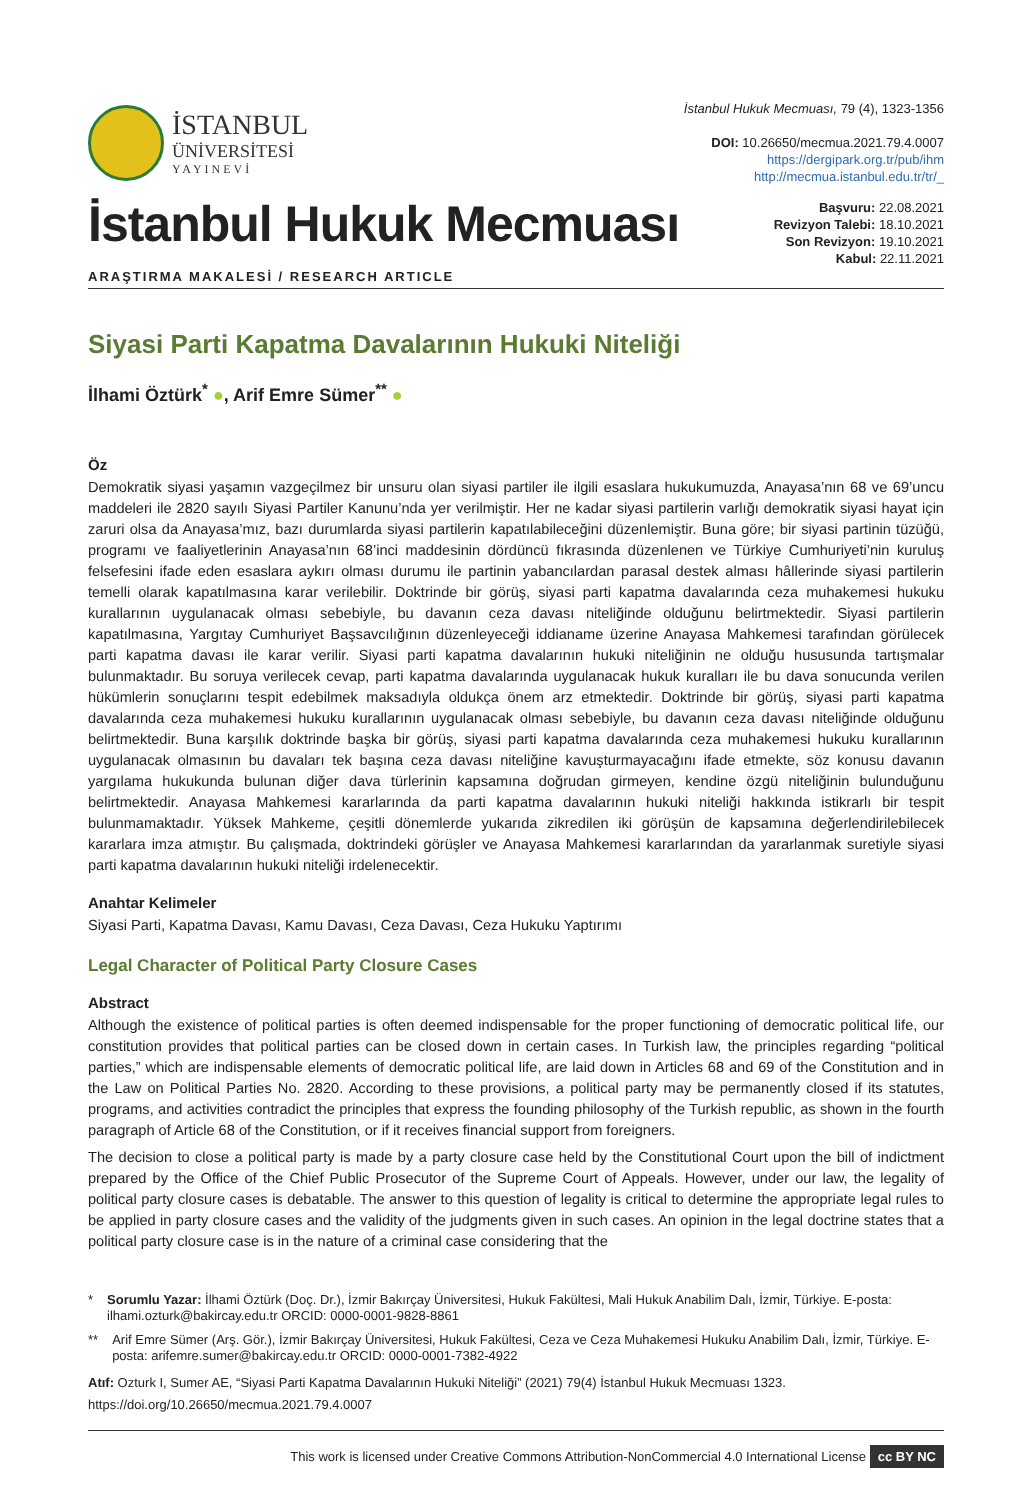İSTANBUL
ÜNİVERSİTESİ
YAYINEVİ
İstanbul Hukuk Mecmuası, 79 (4), 1323-1356
DOI: 10.26650/mecmua.2021.79.4.0007
https://dergipark.org.tr/pub/ihm
http://mecmua.istanbul.edu.tr/tr/_
İstanbul Hukuk Mecmuası
ARAŞTIRMA MAKALESİ / RESEARCH ARTICLE
Başvuru: 22.08.2021
Revizyon Talebi: 18.10.2021
Son Revizyon: 19.10.2021
Kabul: 22.11.2021
Siyasi Parti Kapatma Davalarının Hukuki Niteliği
İlhami Öztürk<sup>*</sup> ●, Arif Emre Sümer<sup>**</sup> ●
Öz
Demokratik siyasi yaşamın vazgeçilmez bir unsuru olan siyasi partiler ile ilgili esaslara hukukumuzda, Anayasa’nın 68 ve 69’uncu maddeleri ile 2820 sayılı Siyasi Partiler Kanunu’nda yer verilmiştir. Her ne kadar siyasi partilerin varlığı demokratik siyasi hayat için zaruri olsa da Anayasa’mız, bazı durumlarda siyasi partilerin kapatılabileceğini düzenlemiştir. Buna göre; bir siyasi partinin tüzüğü, programı ve faaliyetlerinin Anayasa’nın 68’inci maddesinin dördüncü fıkrasında düzenlenen ve Türkiye Cumhuriyeti’nin kuruluş felsefesini ifade eden esaslara aykırı olması durumu ile partinin yabancılardan parasal destek alması hâllerinde siyasi partilerin temelli olarak kapatılmasına karar verilebilir. Doktrinde bir görüş, siyasi parti kapatma davalarında ceza muhakemesi hukuku kurallarının uygulanacak olması sebebiyle, bu davanın ceza davası niteliğinde olduğunu belirtmektedir. Siyasi partilerin kapatılmasına, Yargıtay Cumhuriyet Başsavcılığının düzenleyeceği iddianame üzerine Anayasa Mahkemesi tarafından görülecek parti kapatma davası ile karar verilir. Siyasi parti kapatma davalarının hukuki niteliğinin ne olduğu hususunda tartışmalar bulunmaktadır. Bu soruya verilecek cevap, parti kapatma davalarında uygulanacak hukuk kuralları ile bu dava sonucunda verilen hükümlerin sonuçlarını tespit edebilmek maksadıyla oldukça önem arz etmektedir. Doktrinde bir görüş, siyasi parti kapatma davalarında ceza muhakemesi hukuku kurallarının uygulanacak olması sebebiyle, bu davanın ceza davası niteliğinde olduğunu belirtmektedir. Buna karşılık doktrinde başka bir görüş, siyasi parti kapatma davalarında ceza muhakemesi hukuku kurallarının uygulanacak olmasının bu davaları tek başına ceza davası niteliğine kavuşturmayacağını ifade etmekte, söz konusu davanın yargılama hukukunda bulunan diğer dava türlerinin kapsamına doğrudan girmeyen, kendine özgü niteliğinin bulunduğunu belirtmektedir. Anayasa Mahkemesi kararlarında da parti kapatma davalarının hukuki niteliği hakkında istikrarlı bir tespit bulunmamaktadır. Yüksek Mahkeme, çeşitli dönemlerde yukarıda zikredilen iki görüşün de kapsamına değerlendirilebilecek kararlara imza atmıştır. Bu çalışmada, doktrindeki görüşler ve Anayasa Mahkemesi kararlarından da yararlanmak suretiyle siyasi parti kapatma davalarının hukuki niteliği irdelenecektir.
Anahtar Kelimeler
Siyasi Parti, Kapatma Davası, Kamu Davası, Ceza Davası, Ceza Hukuku Yaptırımı
Legal Character of Political Party Closure Cases
Abstract
Although the existence of political parties is often deemed indispensable for the proper functioning of democratic political life, our constitution provides that political parties can be closed down in certain cases. In Turkish law, the principles regarding “political parties,” which are indispensable elements of democratic political life, are laid down in Articles 68 and 69 of the Constitution and in the Law on Political Parties No. 2820. According to these provisions, a political party may be permanently closed if its statutes, programs, and activities contradict the principles that express the founding philosophy of the Turkish republic, as shown in the fourth paragraph of Article 68 of the Constitution, or if it receives financial support from foreigners.
The decision to close a political party is made by a party closure case held by the Constitutional Court upon the bill of indictment prepared by the Office of the Chief Public Prosecutor of the Supreme Court of Appeals. However, under our law, the legality of political party closure cases is debatable. The answer to this question of legality is critical to determine the appropriate legal rules to be applied in party closure cases and the validity of the judgments given in such cases. An opinion in the legal doctrine states that a political party closure case is in the nature of a criminal case considering that the
* Sorumlu Yazar: İlhami Öztürk (Doç. Dr.), İzmir Bakırçay Üniversitesi, Hukuk Fakültesi, Mali Hukuk Anabilim Dalı, İzmir, Türkiye. E-posta: ilhami.ozturk@bakircay.edu.tr ORCID: 0000-0001-9828-8861
** Arif Emre Sümer (Arş. Gör.), İzmir Bakırçay Üniversitesi, Hukuk Fakültesi, Ceza ve Ceza Muhakemesi Hukuku Anabilim Dalı, İzmir, Türkiye. E-posta: arifemre.sumer@bakircay.edu.tr ORCID: 0000-0001-7382-4922
Atıf: Ozturk I, Sumer AE, “Siyasi Parti Kapatma Davalarının Hukuki Niteliği” (2021) 79(4) İstanbul Hukuk Mecmuası 1323.
https://doi.org/10.26650/mecmua.2021.79.4.0007
This work is licensed under Creative Commons Attribution-NonCommercial 4.0 International License cc BY NC